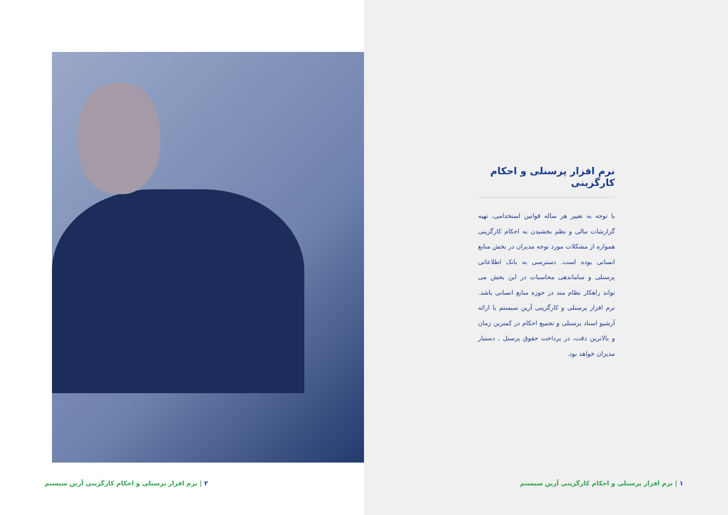۲ | نرم افزار پرسنلی و احکام کارگزینی آرین سیستم
نرم افزار پرسنلی و احکام کارگزینی
با توجه به تغییر هر ساله قوانین استخدامی، تهیه گزارشات مالی و نظم بخشیدن به احکام کارگزینی همواره از مشکلات مورد توجه مدیران در بخش منابع انسانی بوده است. دسترسی به بانک اطلاعاتی پرسنلی و ساماندهی محاسبات در این بخش می تواند راهکار نظام مند در حوزه منابع انسانی باشد. نرم افزار پرسنلی و کارگزینی آرین سیستم با ارائه آرشیو اسناد پرسنلی و تجمیع احکام در کمترین زمان و بالاترین دقت، در پرداخت حقوق پرسنل ، دستیار مدیران خواهد بود.
۱ | نرم افزار پرسنلی و احکام کارگزینی آرین سیستم